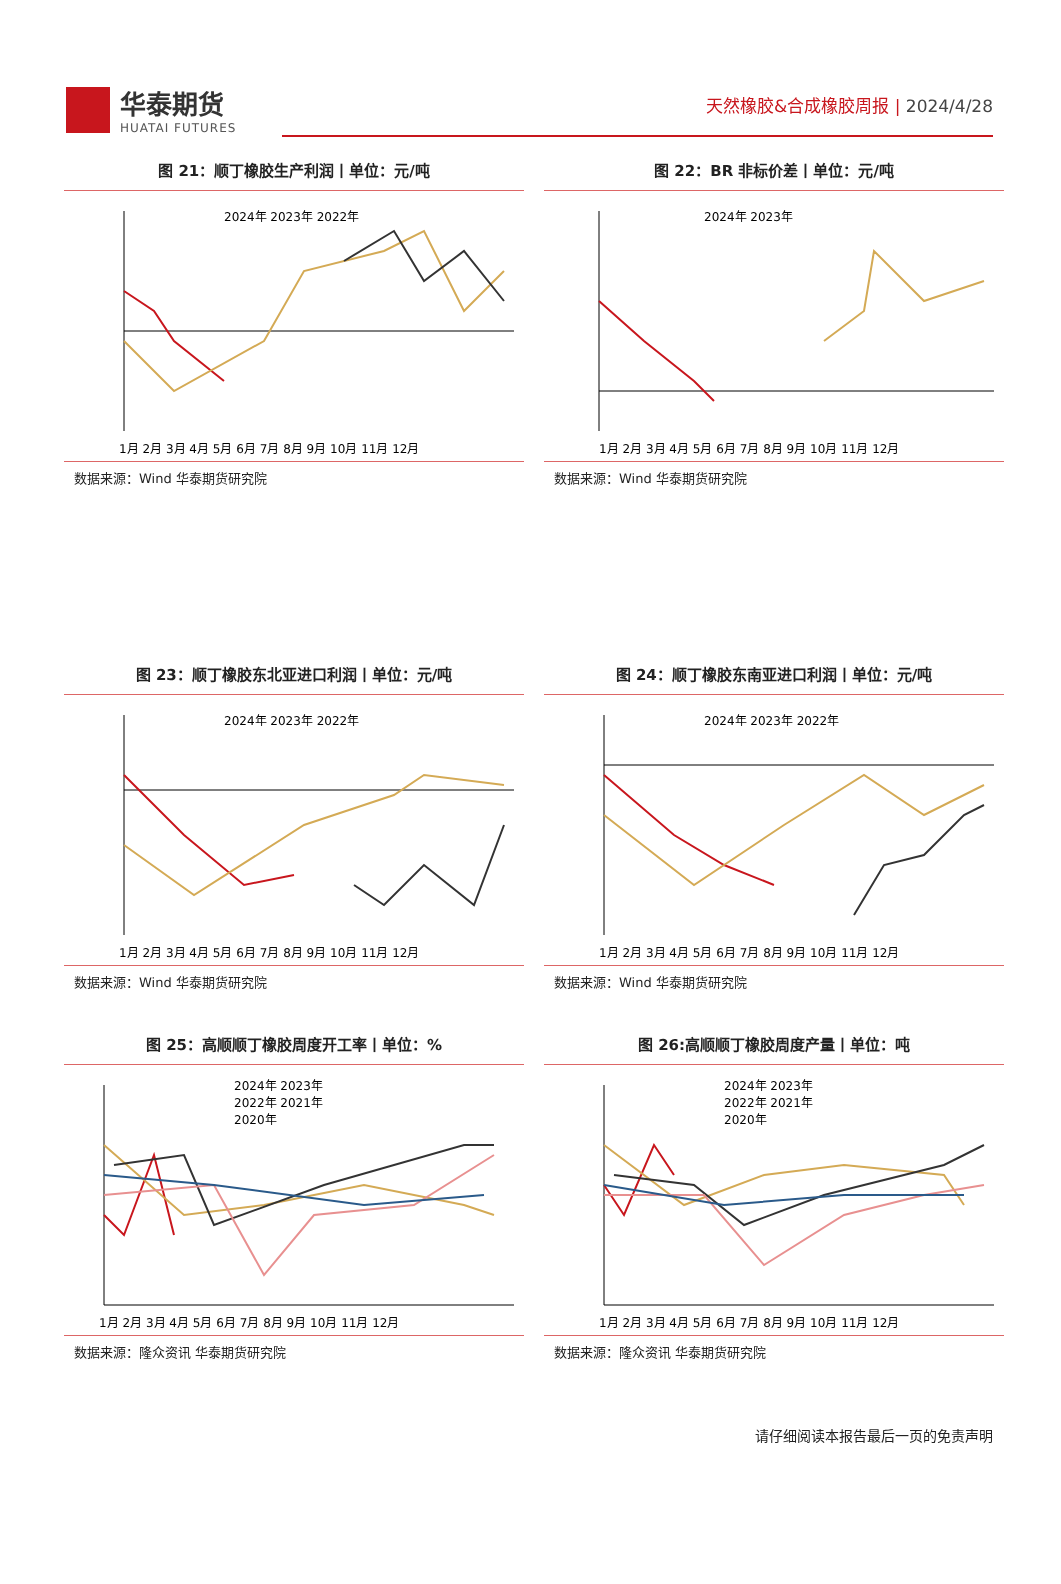华泰期货
HUATAI FUTURES
天然橡胶&合成橡胶周报 | 2024/4/28
图 21：顺丁橡胶生产利润丨单位：元/吨
2024年 2023年 2022年
1月 2月 3月 4月 5月 6月 7月 8月 9月 10月 11月 12月
数据来源：Wind 华泰期货研究院
图 22：BR 非标价差丨单位：元/吨
2024年 2023年
1月 2月 3月 4月 5月 6月 7月 8月 9月 10月 11月 12月
数据来源：Wind 华泰期货研究院
图 23：顺丁橡胶东北亚进口利润丨单位：元/吨
2024年 2023年 2022年
1月 2月 3月 4月 5月 6月 7月 8月 9月 10月 11月 12月
数据来源：Wind 华泰期货研究院
图 24：顺丁橡胶东南亚进口利润丨单位：元/吨
2024年 2023年 2022年
1月 2月 3月 4月 5月 6月 7月 8月 9月 10月 11月 12月
数据来源：Wind 华泰期货研究院
图 25：高顺顺丁橡胶周度开工率丨单位：%
2024年 2023年
2022年 2021年
2020年
1月 2月 3月 4月 5月 6月 7月 8月 9月 10月 11月 12月
数据来源：隆众资讯 华泰期货研究院
图 26:高顺顺丁橡胶周度产量丨单位：吨
2024年 2023年
2022年 2021年
2020年
1月 2月 3月 4月 5月 6月 7月 8月 9月 10月 11月 12月
数据来源：隆众资讯 华泰期货研究院
请仔细阅读本报告最后一页的免责声明